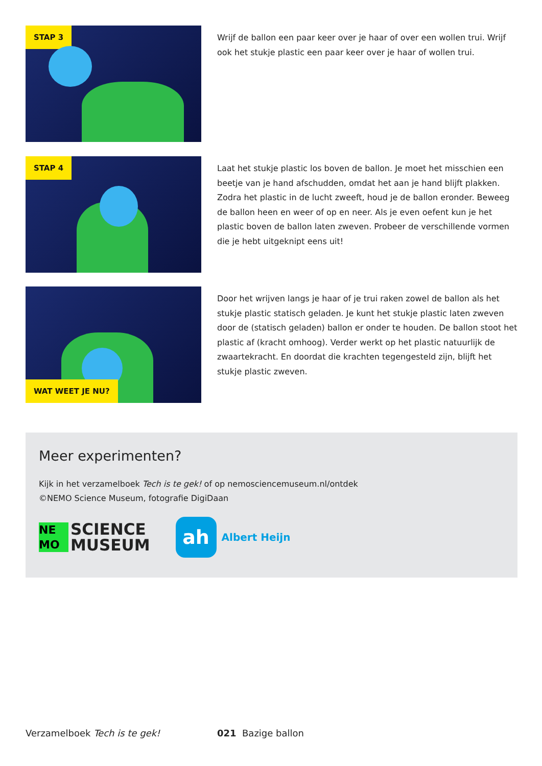STAP 3
Wrijf de ballon een paar keer over je haar of over een wollen trui. Wrijf ook het stukje plastic een paar keer over je haar of wollen trui.
STAP 4
Laat het stukje plastic los boven de ballon. Je moet het misschien een beetje van je hand afschudden, omdat het aan je hand blijft plakken. Zodra het plastic in de lucht zweeft, houd je de ballon eronder. Beweeg de ballon heen en weer of op en neer. Als je even oefent kun je het plastic boven de ballon laten zweven. Probeer de verschillende vormen die je hebt uitgeknipt eens uit!
WAT WEET JE NU?
Door het wrijven langs je haar of je trui raken zowel de ballon als het stukje plastic statisch geladen. Je kunt het stukje plastic laten zweven door de (statisch geladen) ballon er onder te houden. De ballon stoot het plastic af (kracht omhoog). Verder werkt op het plastic natuurlijk de zwaartekracht. En doordat die krachten tegengesteld zijn, blijft het stukje plastic zweven.
Meer experimenten?
Kijk in het verzamelboek Tech is te gek! of op nemosciencemuseum.nl/ontdek
©NEMO Science Museum, fotografie DigiDaan
NE
MO
SCIENCE
MUSEUM
ah
Albert Heijn
Verzamelboek Tech is te gek! 021 Bazige ballon